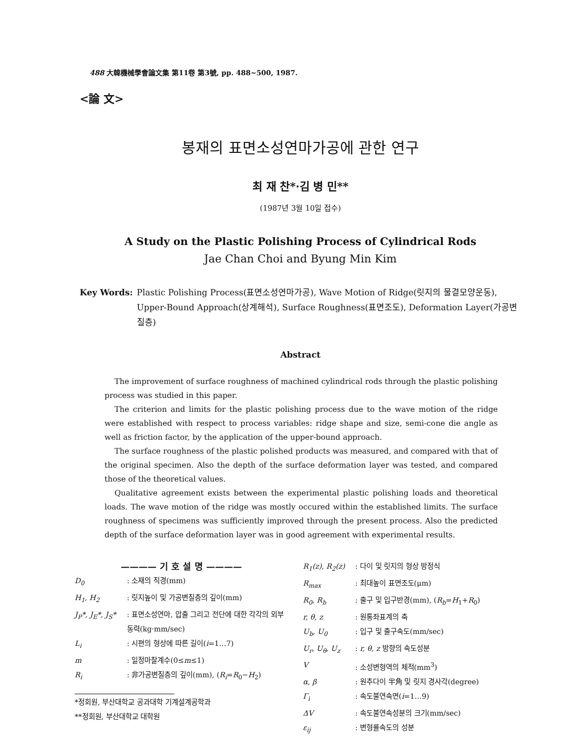488 大韓機械學會論文集 第11卷 第3號, pp. 488~500, 1987.
<論 文>
봉재의 표면소성연마가공에 관한 연구
최 재 찬*·김 병 민**
(1987년 3월 10일 접수)
A Study on the Plastic Polishing Process of Cylindrical Rods
Jae Chan Choi and Byung Min Kim
Key Words: Plastic Polishing Process(표면소성연마가공), Wave Motion of Ridge(릿지의 물결모양운동), Upper-Bound Approach(상계해석), Surface Roughness(표면조도), Deformation Layer(가공변질층)
Abstract
The improvement of surface roughness of machined cylindrical rods through the plastic polishing process was studied in this paper.
The criterion and limits for the plastic polishing process due to the wave motion of the ridge were established with respect to process variables: ridge shape and size, semi-cone die angle as well as friction factor, by the application of the upper-bound approach.
The surface roughness of the plastic polished products was measured, and compared with that of the original specimen. Also the depth of the surface deformation layer was tested, and compared those of the theoretical values.
Qualitative agreement exists between the experimental plastic polishing loads and theoretical loads. The wave motion of the ridge was mostly occured within the established limits. The surface roughness of specimens was sufficiently improved through the present process. Also the predicted depth of the surface deformation layer was in good agreement with experimental results.
———— 기 호 설 명 ————
D<sub>0</sub>: 소재의 직경(mm)
H<sub>1</sub>, H<sub>2</sub>: 릿지높이 및 가공변질층의 깊이(mm)
J<sub>P</sub>*, J<sub>E</sub>*, J<sub>S</sub>*: 표면소성연마, 압출 그리고 전단에 대한 각각의 외부동력(kg·mm/sec)
L<sub>i</sub>: 시편의 형상에 따른 길이(i=1…7)
m: 일정마찰계수(0≤m≤1)
R<sub>i</sub>: 非가공변질층의 깊이(mm), (R<sub>i</sub>=R<sub>0</sub>−H<sub>2</sub>)
*정회원, 부산대학교 공과대학 기계설계공학과
**정회원, 부산대학교 대학원
R<sub>1</sub>(z), R<sub>2</sub>(z): 다이 및 릿지의 형상 방정식
R<sub>max</sub>: 최대높이 표면조도(μm)
R<sub>0</sub>, R<sub>b</sub>: 출구 및 입구반경(mm), (R<sub>b</sub>=H<sub>1</sub>+R<sub>0</sub>)
r, θ, z: 원통좌표계의 축
U<sub>b</sub>, U<sub>0</sub>: 입구 및 출구속도(mm/sec)
U<sub>r</sub>, U<sub>θ</sub>, U<sub>z</sub>: r, θ, z 방향의 속도성분
V: 소성변형역의 체적(mm<sup>3</sup>)
α, β: 원추다이 半角 및 릿지 경사각(degree)
Γ<sub>i</sub>: 속도불연속면(i=1…9)
ΔV: 속도불연속성분의 크기(mm/sec)
ε<sub>ij</sub>: 변형률속도의 성분